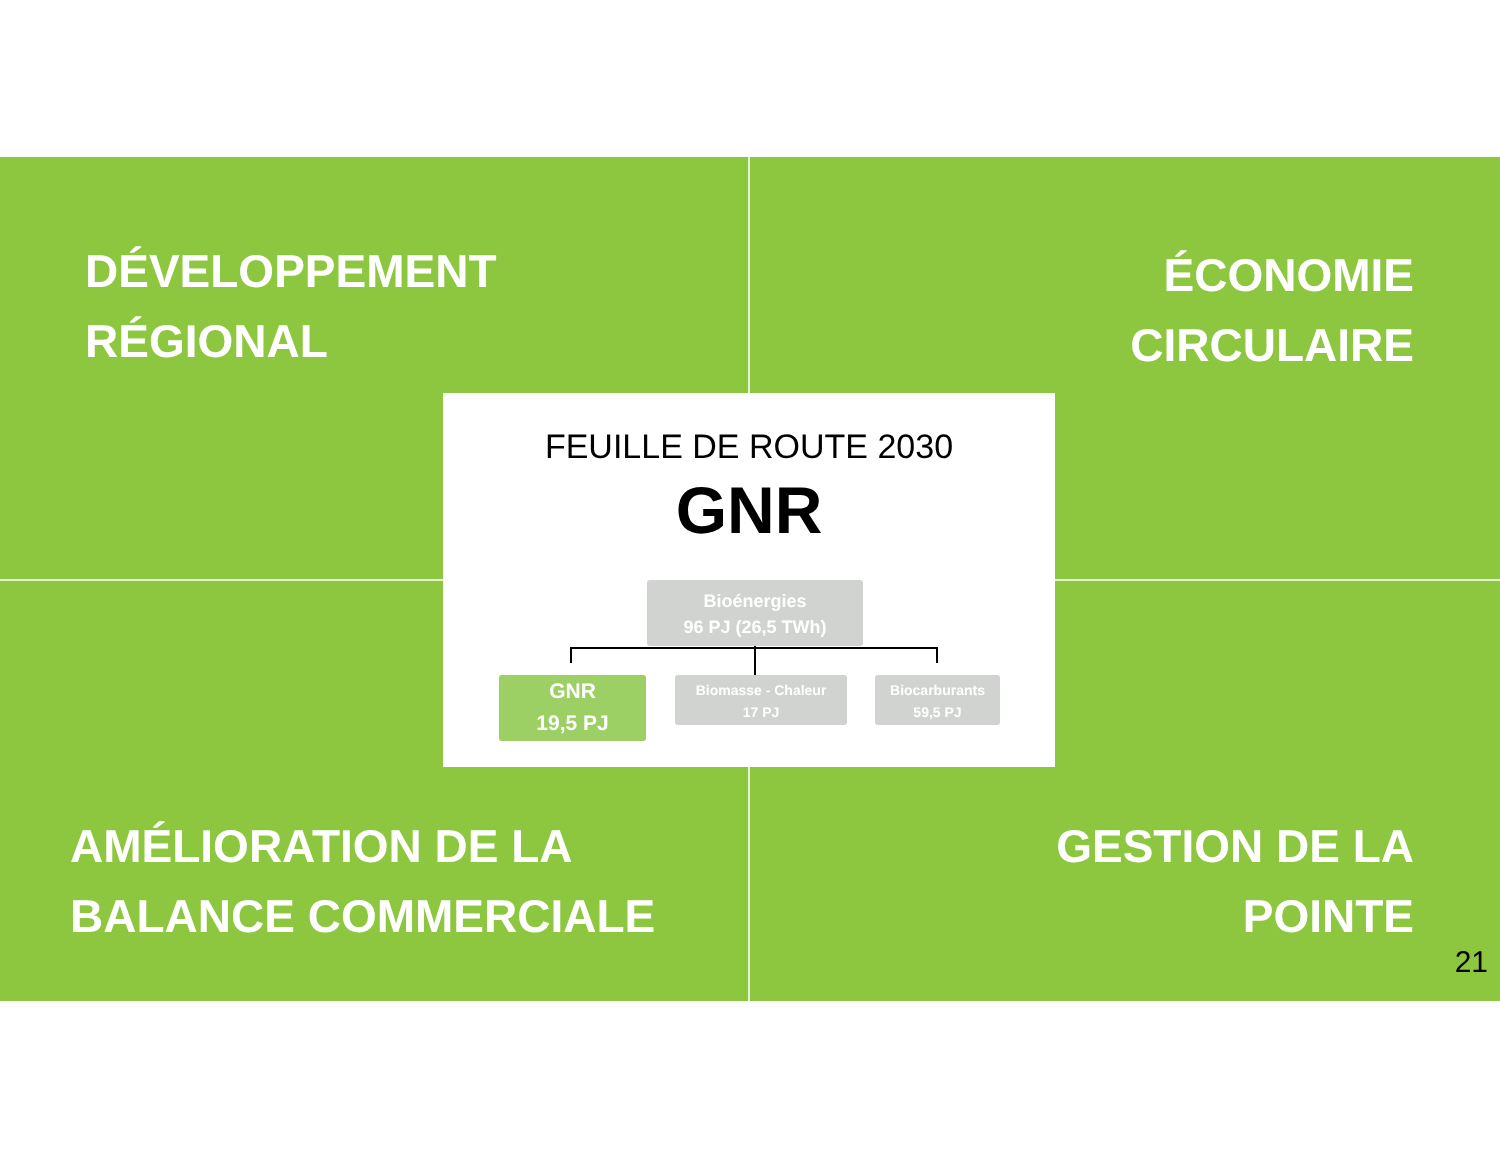DÉVELOPPEMENT
RÉGIONAL
ÉCONOMIE
CIRCULAIRE
FEUILLE DE ROUTE 2030
GNR
Bioénergies
96 PJ (26,5 TWh)
GNR
19,5 PJ
Biomasse - Chaleur
17 PJ
Biocarburants
59,5 PJ
AMÉLIORATION DE LA
BALANCE COMMERCIALE
GESTION DE LA
POINTE
21